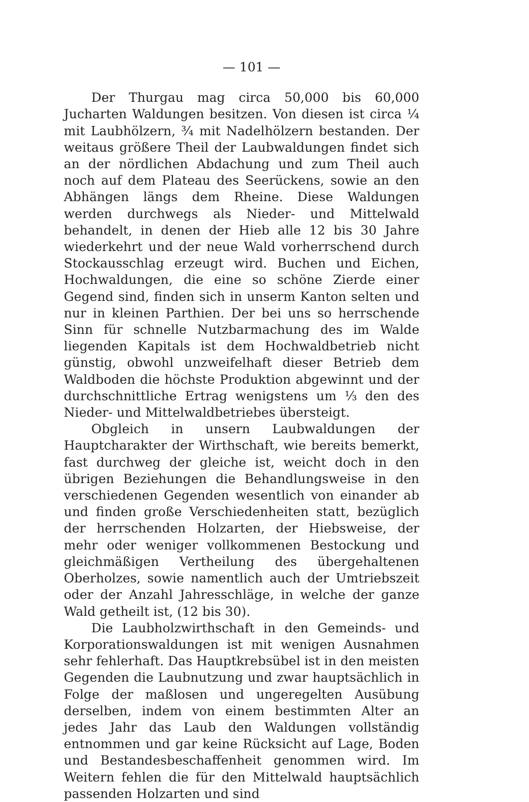— 101 —
Der Thurgau mag circa 50,000 bis 60,000 Jucharten Waldungen besitzen. Von diesen ist circa ¼ mit Laubhölzern, ¾ mit Nadelhölzern bestanden. Der weitaus größere Theil der Laubwaldungen findet sich an der nördlichen Abdachung und zum Theil auch noch auf dem Plateau des Seerückens, sowie an den Abhängen längs dem Rheine. Diese Waldungen werden durchwegs als Nieder- und Mittelwald behandelt, in denen der Hieb alle 12 bis 30 Jahre wiederkehrt und der neue Wald vorherrschend durch Stockausschlag erzeugt wird. Buchen und Eichen, Hochwaldungen, die eine so schöne Zierde einer Gegend sind, finden sich in unserm Kanton selten und nur in kleinen Parthien. Der bei uns so herrschende Sinn für schnelle Nutzbarmachung des im Walde liegenden Kapitals ist dem Hochwaldbetrieb nicht günstig, obwohl unzweifelhaft dieser Betrieb dem Waldboden die höchste Produktion abgewinnt und der durchschnittliche Ertrag wenigstens um ⅓ den des Nieder- und Mittelwaldbetriebes übersteigt.
Obgleich in unsern Laubwaldungen der Hauptcharakter der Wirthschaft, wie bereits bemerkt, fast durchweg der gleiche ist, weicht doch in den übrigen Beziehungen die Behandlungsweise in den verschiedenen Gegenden wesentlich von einander ab und finden große Verschiedenheiten statt, bezüglich der herrschenden Holzarten, der Hiebsweise, der mehr oder weniger vollkommenen Bestockung und gleichmäßigen Vertheilung des übergehaltenen Oberholzes, sowie namentlich auch der Umtriebszeit oder der Anzahl Jahresschläge, in welche der ganze Wald getheilt ist, (12 bis 30).
Die Laubholzwirthschaft in den Gemeinds- und Korporationswaldungen ist mit wenigen Ausnahmen sehr fehlerhaft. Das Hauptkrebsübel ist in den meisten Gegenden die Laubnutzung und zwar hauptsächlich in Folge der maßlosen und ungeregelten Ausübung derselben, indem von einem bestimmten Alter an jedes Jahr das Laub den Waldungen vollständig entnommen und gar keine Rücksicht auf Lage, Boden und Bestandesbeschaffenheit genommen wird. Im Weitern fehlen die für den Mittelwald hauptsächlich passenden Holzarten und sind